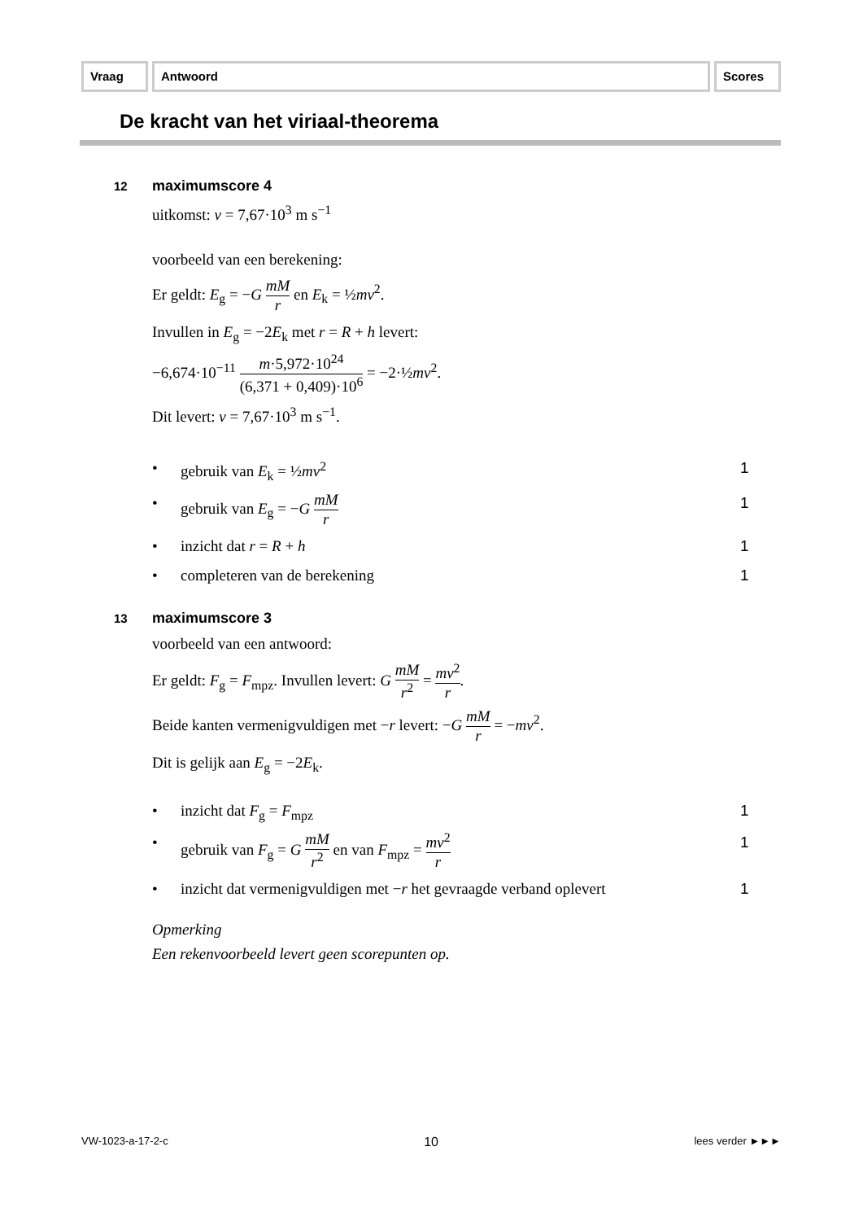Vraag Antwoord Scores
De kracht van het viriaal-theorema
12 maximumscore 4
uitkomst: v = 7,67·10<sup>3</sup> m s<sup>−1</sup>
voorbeeld van een berekening:
Er geldt: E<sub>g</sub> = −G mM r en E<sub>k</sub> = ½mv<sup>2</sup>.
Invullen in E<sub>g</sub> = −2E<sub>k</sub> met r = R + h levert:
−6,674·10<sup>−11</sup> m·5,972·10<sup>24</sup> (6,371 + 0,409)·10<sup>6</sup> = −2·½mv<sup>2</sup>.
Dit levert: v = 7,67·10<sup>3</sup> m s<sup>−1</sup>.
• gebruik van E<sub>k</sub> = ½mv<sup>2</sup> 1
• gebruik van E<sub>g</sub> = −G mM r
1
• inzicht dat r = R + h 1
• completeren van de berekening 1
13 maximumscore 3
voorbeeld van een antwoord:
Er geldt: F<sub>g</sub> = F<sub>mpz</sub>. Invullen levert: G mM r<sup>2</sup> = mv<sup>2</sup> r.
Beide kanten vermenigvuldigen met −r levert: −G mM r = −mv<sup>2</sup>.
Dit is gelijk aan E<sub>g</sub> = −2E<sub>k</sub>.
• inzicht dat F<sub>g</sub> = F<sub>mpz</sub> 1
• gebruik van F<sub>g</sub> = G mM r<sup>2</sup> en van F<sub>mpz</sub> = mv<sup>2</sup> r
1
• inzicht dat vermenigvuldigen met −r het gevraagde verband oplevert
1
Opmerking
Een rekenvoorbeeld levert geen scorepunten op.
VW-1023-a-17-2-c 10 lees verder ►►►